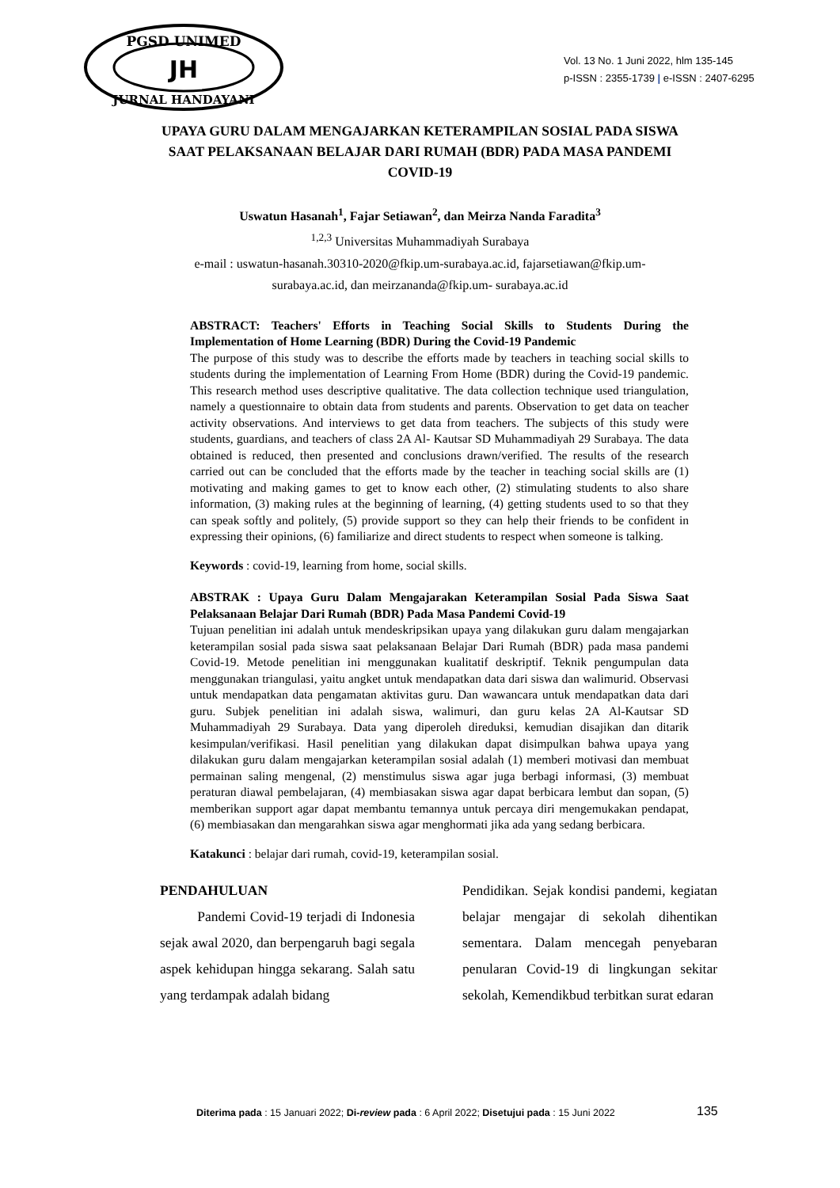PGSD UNIMED
JH
JURNAL HANDAYANI
Vol. 13 No. 1 Juni 2022, hlm 135-145
p-ISSN : 2355-1739 | e-ISSN : 2407-6295
UPAYA GURU DALAM MENGAJARKAN KETERAMPILAN SOSIAL PADA SISWA SAAT PELAKSANAAN BELAJAR DARI RUMAH (BDR) PADA MASA PANDEMI COVID-19
Uswatun Hasanah<sup>1</sup>, Fajar Setiawan<sup>2</sup>, dan Meirza Nanda Faradita<sup>3</sup>
<sup>1,2,3</sup> Universitas Muhammadiyah Surabaya
e-mail : uswatun-hasanah.30310-2020@fkip.um-surabaya.ac.id, fajarsetiawan@fkip.um-
surabaya.ac.id, dan meirzananda@fkip.um- surabaya.ac.id
ABSTRACT: Teachers' Efforts in Teaching Social Skills to Students During the Implementation of Home Learning (BDR) During the Covid-19 Pandemic
The purpose of this study was to describe the efforts made by teachers in teaching social skills to students during the implementation of Learning From Home (BDR) during the Covid-19 pandemic. This research method uses descriptive qualitative. The data collection technique used triangulation, namely a questionnaire to obtain data from students and parents. Observation to get data on teacher activity observations. And interviews to get data from teachers. The subjects of this study were students, guardians, and teachers of class 2A Al- Kautsar SD Muhammadiyah 29 Surabaya. The data obtained is reduced, then presented and conclusions drawn/verified. The results of the research carried out can be concluded that the efforts made by the teacher in teaching social skills are (1) motivating and making games to get to know each other, (2) stimulating students to also share information, (3) making rules at the beginning of learning, (4) getting students used to so that they can speak softly and politely, (5) provide support so they can help their friends to be confident in expressing their opinions, (6) familiarize and direct students to respect when someone is talking.
Keywords : covid-19, learning from home, social skills.
ABSTRAK : Upaya Guru Dalam Mengajarakan Keterampilan Sosial Pada Siswa Saat Pelaksanaan Belajar Dari Rumah (BDR) Pada Masa Pandemi Covid-19
Tujuan penelitian ini adalah untuk mendeskripsikan upaya yang dilakukan guru dalam mengajarkan keterampilan sosial pada siswa saat pelaksanaan Belajar Dari Rumah (BDR) pada masa pandemi Covid-19. Metode penelitian ini menggunakan kualitatif deskriptif. Teknik pengumpulan data menggunakan triangulasi, yaitu angket untuk mendapatkan data dari siswa dan walimurid. Observasi untuk mendapatkan data pengamatan aktivitas guru. Dan wawancara untuk mendapatkan data dari guru. Subjek penelitian ini adalah siswa, walimuri, dan guru kelas 2A Al-Kautsar SD Muhammadiyah 29 Surabaya. Data yang diperoleh direduksi, kemudian disajikan dan ditarik kesimpulan/verifikasi. Hasil penelitian yang dilakukan dapat disimpulkan bahwa upaya yang dilakukan guru dalam mengajarkan keterampilan sosial adalah (1) memberi motivasi dan membuat permainan saling mengenal, (2) menstimulus siswa agar juga berbagi informasi, (3) membuat peraturan diawal pembelajaran, (4) membiasakan siswa agar dapat berbicara lembut dan sopan, (5) memberikan support agar dapat membantu temannya untuk percaya diri mengemukakan pendapat, (6) membiasakan dan mengarahkan siswa agar menghormati jika ada yang sedang berbicara.
Katakunci : belajar dari rumah, covid-19, keterampilan sosial.
PENDAHULUAN
Pandemi Covid-19 terjadi di Indonesia sejak awal 2020, dan berpengaruh bagi segala aspek kehidupan hingga sekarang. Salah satu yang terdampak adalah bidang
Pendidikan. Sejak kondisi pandemi, kegiatan belajar mengajar di sekolah dihentikan sementara. Dalam mencegah penyebaran penularan Covid-19 di lingkungan sekitar sekolah, Kemendikbud terbitkan surat edaran
Diterima pada : 15 Januari 2022; Di-review pada : 6 April 2022; Disetujui pada : 15 Juni 2022
135